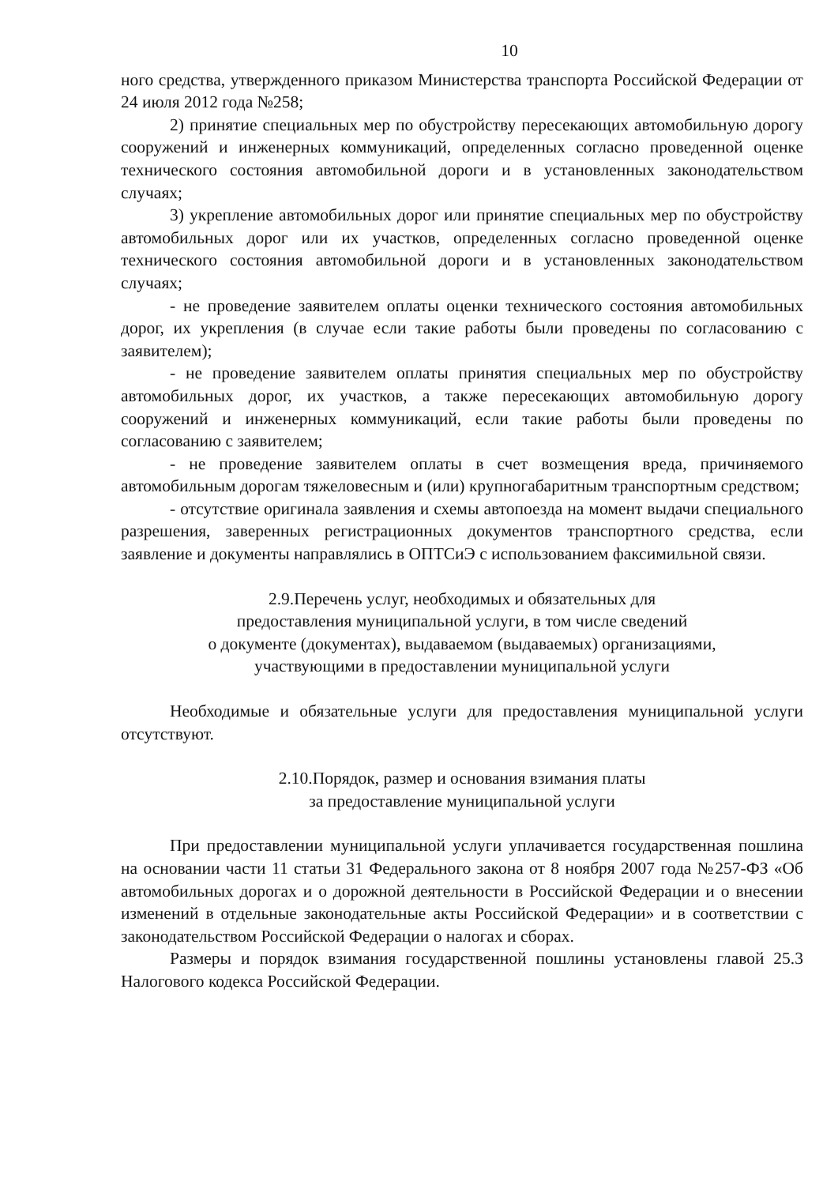10
ного средства, утвержденного приказом Министерства транспорта Российской Федерации от 24 июля 2012 года №258;
2) принятие специальных мер по обустройству пересекающих автомобильную дорогу сооружений и инженерных коммуникаций, определенных согласно проведенной оценке технического состояния автомобильной дороги и в установленных законодательством случаях;
3) укрепление автомобильных дорог или принятие специальных мер по обустройству автомобильных дорог или их участков, определенных согласно проведенной оценке технического состояния автомобильной дороги и в установленных законодательством случаях;
- не проведение заявителем оплаты оценки технического состояния автомобильных дорог, их укрепления (в случае если такие работы были проведены по согласованию с заявителем);
- не проведение заявителем оплаты принятия специальных мер по обустройству автомобильных дорог, их участков, а также пересекающих автомобильную дорогу сооружений и инженерных коммуникаций, если такие работы были проведены по согласованию с заявителем;
- не проведение заявителем оплаты в счет возмещения вреда, причиняемого автомобильным дорогам тяжеловесным и (или) крупногабаритным транспортным средством;
- отсутствие оригинала заявления и схемы автопоезда на момент выдачи специального разрешения, заверенных регистрационных документов транспортного средства, если заявление и документы направлялись в ОПТСиЭ с использованием факсимильной связи.
2.9.Перечень услуг, необходимых и обязательных для
предоставления муниципальной услуги, в том числе сведений
о документе (документах), выдаваемом (выдаваемых) организациями,
участвующими в предоставлении муниципальной услуги
Необходимые и обязательные услуги для предоставления муниципальной услуги отсутствуют.
2.10.Порядок, размер и основания взимания платы
за предоставление муниципальной услуги
При предоставлении муниципальной услуги уплачивается государственная пошлина на основании части 11 статьи 31 Федерального закона от 8 ноября 2007 года №257-ФЗ «Об автомобильных дорогах и о дорожной деятельности в Российской Федерации и о внесении изменений в отдельные законодательные акты Российской Федерации» и в соответствии с законодательством Российской Федерации о налогах и сборах.
Размеры и порядок взимания государственной пошлины установлены главой 25.3 Налогового кодекса Российской Федерации.